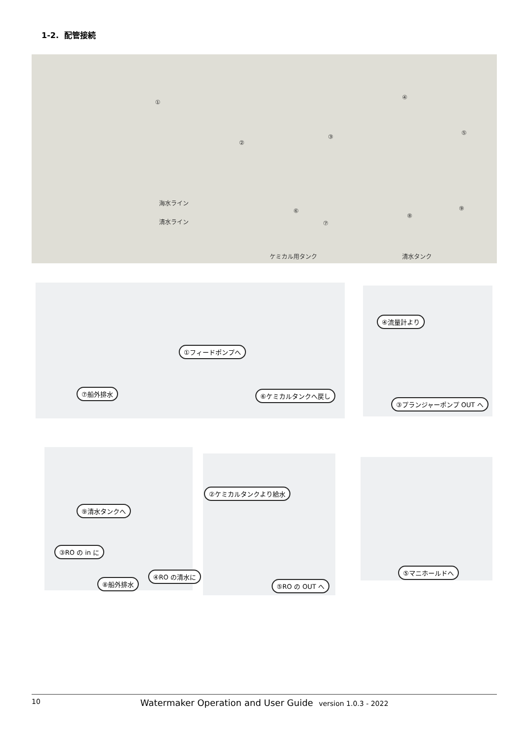1-2. 配管接続
海水ライン
清水ライン
ケミカル用タンク 清水タンク
①
②
③
④
⑤
⑥
⑦
⑧
⑨
①フィードポンプへ
⑦船外排水 ⑥ケミカルタンクへ戻し
④流量計より
③プランジャーポンプ OUT へ
②ケミカルタンクより給水
⑨清水タンクへ
③RO の in に
④RO の清水に
⑧船外排水 ⑤RO の OUT へ
⑤マニホールドへ
10 Watermaker Operation and User Guide version 1.0.3 - 2022